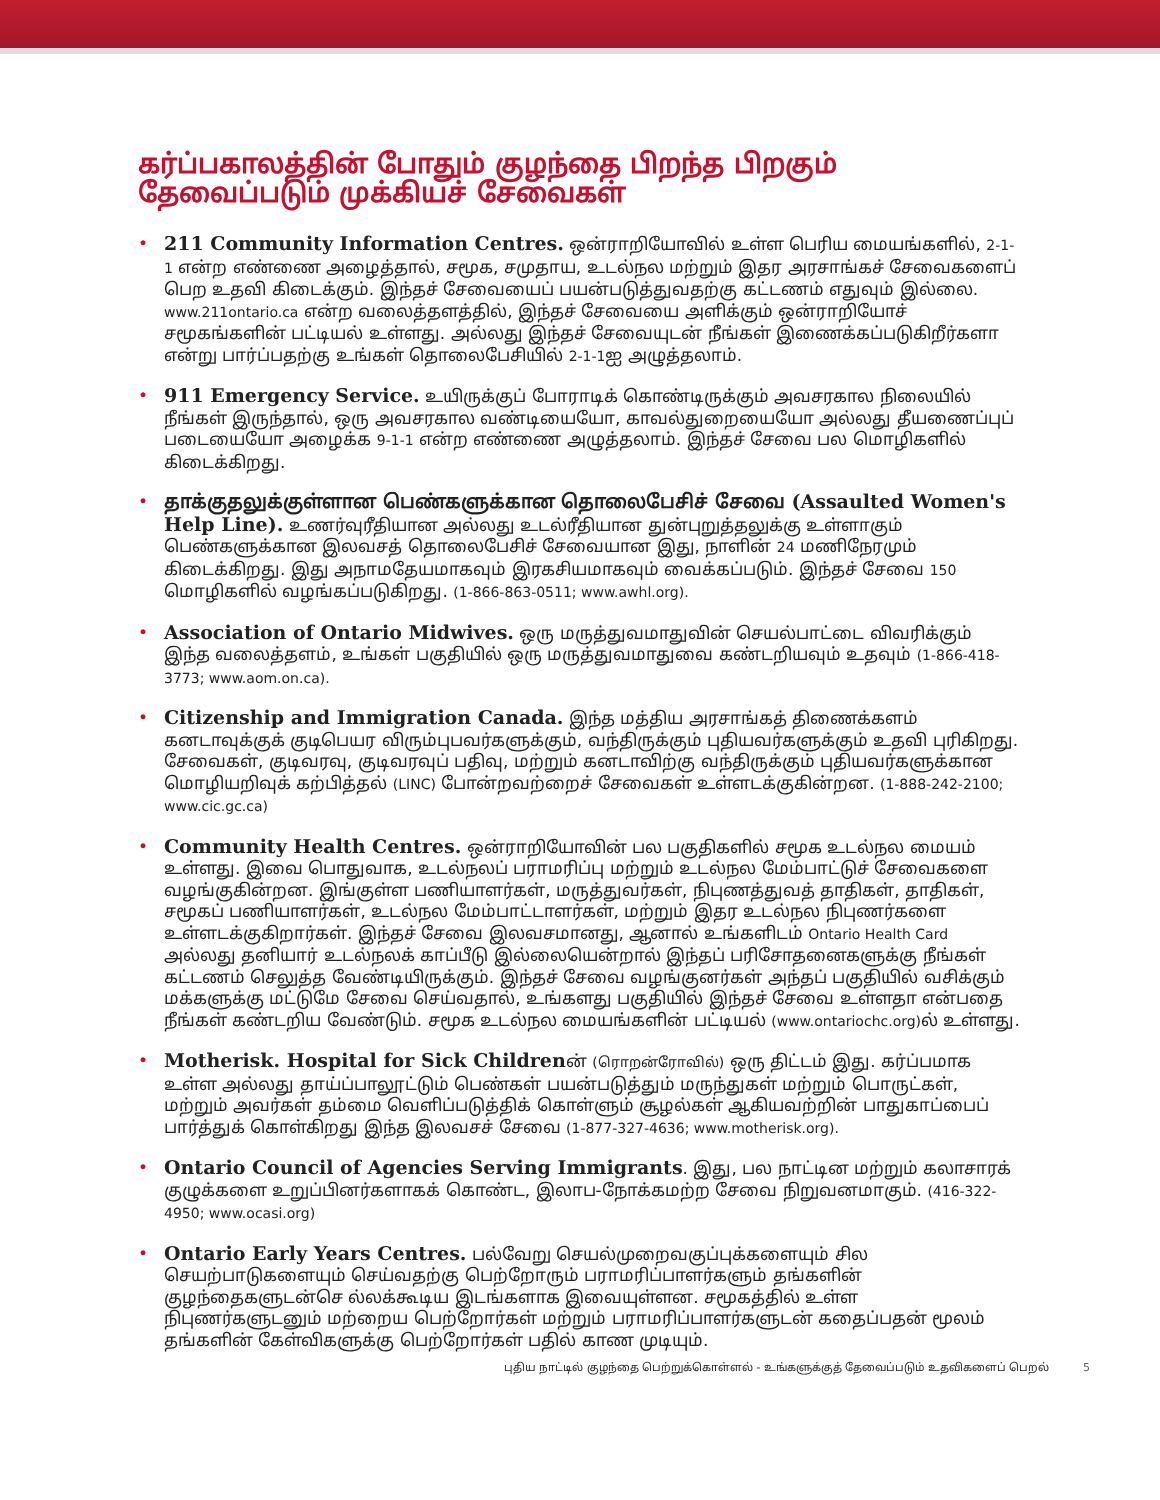கர்ப்பகாலத்தின் போதும் குழந்தை பிறந்த பிறகும் தேவைப்படும் முக்கியச் சேவைகள்
• 211 Community Information Centres. ஒன்ராறியோவில் உள்ள பெரிய மையங்களில், 2-1-1 என்ற எண்ணை அழைத்தால், சமூக, சமுதாய, உடல்நல மற்றும் இதர அரசாங்கச் சேவைகளைப் பெற உதவி கிடைக்கும். இந்தச் சேவையைப் பயன்படுத்துவதற்கு கட்டணம் எதுவும் இல்லை. www.211ontario.ca என்ற வலைத்தளத்தில், இந்தச் சேவையை அளிக்கும் ஒன்ராறியோச் சமூகங்களின் பட்டியல் உள்ளது. அல்லது இந்தச் சேவையுடன் நீங்கள் இணைக்கப்படுகிறீர்களா என்று பார்ப்பதற்கு உங்கள் தொலைபேசியில் 2-1-1ஐ அழுத்தலாம்.
• 911 Emergency Service. உயிருக்குப் போராடிக் கொண்டிருக்கும் அவசரகால நிலையில் நீங்கள் இருந்தால், ஒரு அவசரகால வண்டியையோ, காவல்துறையையோ அல்லது தீயணைப்புப் படையையோ அழைக்க 9-1-1 என்ற எண்ணை அழுத்தலாம். இந்தச் சேவை பல மொழிகளில் கிடைக்கிறது.
• தாக்குதலுக்குள்ளான பெண்களுக்கான தொலைபேசிச் சேவை (Assaulted Women's Help Line). உணர்வுரீதியான அல்லது உடல்ரீதியான துன்புறுத்தலுக்கு உள்ளாகும் பெண்களுக்கான இலவசத் தொலைபேசிச் சேவையான இது, நாளின் 24 மணிநேரமும் கிடைக்கிறது. இது அநாமதேயமாகவும் இரகசியமாகவும் வைக்கப்படும். இந்தச் சேவை 150 மொழிகளில் வழங்கப்படுகிறது. (1-866-863-0511; www.awhl.org).
• Association of Ontario Midwives. ஒரு மருத்துவமாதுவின் செயல்பாட்டை விவரிக்கும் இந்த வலைத்தளம், உங்கள் பகுதியில் ஒரு மருத்துவமாதுவை கண்டறியவும் உதவும் (1-866-418-3773; www.aom.on.ca).
• Citizenship and Immigration Canada. இந்த மத்திய அரசாங்கத் திணைக்களம் கனடாவுக்குக் குடிபெயர விரும்புபவர்களுக்கும், வந்திருக்கும் புதியவர்களுக்கும் உதவி புரிகிறது. சேவைகள், குடிவரவு, குடிவரவுப் பதிவு, மற்றும் கனடாவிற்கு வந்திருக்கும் புதியவர்களுக்கான மொழியறிவுக் கற்பித்தல் (LINC) போன்றவற்றைச் சேவைகள் உள்ளடக்குகின்றன. (1-888-242-2100; www.cic.gc.ca)
• Community Health Centres. ஒன்ராறியோவின் பல பகுதிகளில் சமூக உடல்நல மையம் உள்ளது. இவை பொதுவாக, உடல்நலப் பராமரிப்பு மற்றும் உடல்நல மேம்பாட்டுச் சேவைகளை வழங்குகின்றன. இங்குள்ள பணியாளர்கள், மருத்துவர்கள், நிபுணத்துவத் தாதிகள், தாதிகள், சமூகப் பணியாளர்கள், உடல்நல மேம்பாட்டாளர்கள், மற்றும் இதர உடல்நல நிபுணர்களை உள்ளடக்குகிறார்கள். இந்தச் சேவை இலவசமானது, ஆனால் உங்களிடம் Ontario Health Card அல்லது தனியார் உடல்நலக் காப்பீடு இல்லையென்றால் இந்தப் பரிசோதனைகளுக்கு நீங்கள் கட்டணம் செலுத்த வேண்டியிருக்கும். இந்தச் சேவை வழங்குனர்கள் அந்தப் பகுதியில் வசிக்கும் மக்களுக்கு மட்டுமே சேவை செய்வதால், உங்களது பகுதியில் இந்தச் சேவை உள்ளதா என்பதை நீங்கள் கண்டறிய வேண்டும். சமூக உடல்நல மையங்களின் பட்டியல் (www.ontariochc.org) ல் உள்ளது.
• Motherisk. Hospital for Sick Childrenன் (ரொறன்ரோவில்) ஒரு திட்டம் இது. கர்ப்பமாக உள்ள அல்லது தாய்ப்பாலூட்டும் பெண்கள் பயன்படுத்தும் மருந்துகள் மற்றும் பொருட்கள், மற்றும் அவர்கள் தம்மை வெளிப்படுத்திக் கொள்ளும் சூழல்கள் ஆகியவற்றின் பாதுகாப்பைப் பார்த்துக் கொள்கிறது இந்த இலவசச் சேவை (1-877-327-4636; www.motherisk.org).
• Ontario Council of Agencies Serving Immigrants. இது, பல நாட்டின மற்றும் கலாசாரக் குழுக்களை உறுப்பினர்களாகக் கொண்ட, இலாப-நோக்கமற்ற சேவை நிறுவனமாகும். (416-322-4950; www.ocasi.org)
• Ontario Early Years Centres. பல்வேறு செயல்முறைவகுப்புக்களையும் சில செயற்பாடுகளையும் செய்வதற்கு பெற்றோரும் பராமரிப்பாளர்களும் தங்களின் குழந்தைகளுடன்செ ல்லக்கூடிய இடங்களாக இவையுள்ளன. சமூகத்தில் உள்ள நிபுணர்களுடனும் மற்றைய பெற்றோர்கள் மற்றும் பராமரிப்பாளர்களுடன் கதைப்பதன் மூலம் தங்களின் கேள்விகளுக்கு பெற்றோர்கள் பதில் காண முடியும்.
புதிய நாட்டில் குழந்தை பெற்றுக்கொள்ளல் - உங்களுக்குத் தேவைப்படும் உதவிகளைப் பெறல் 5